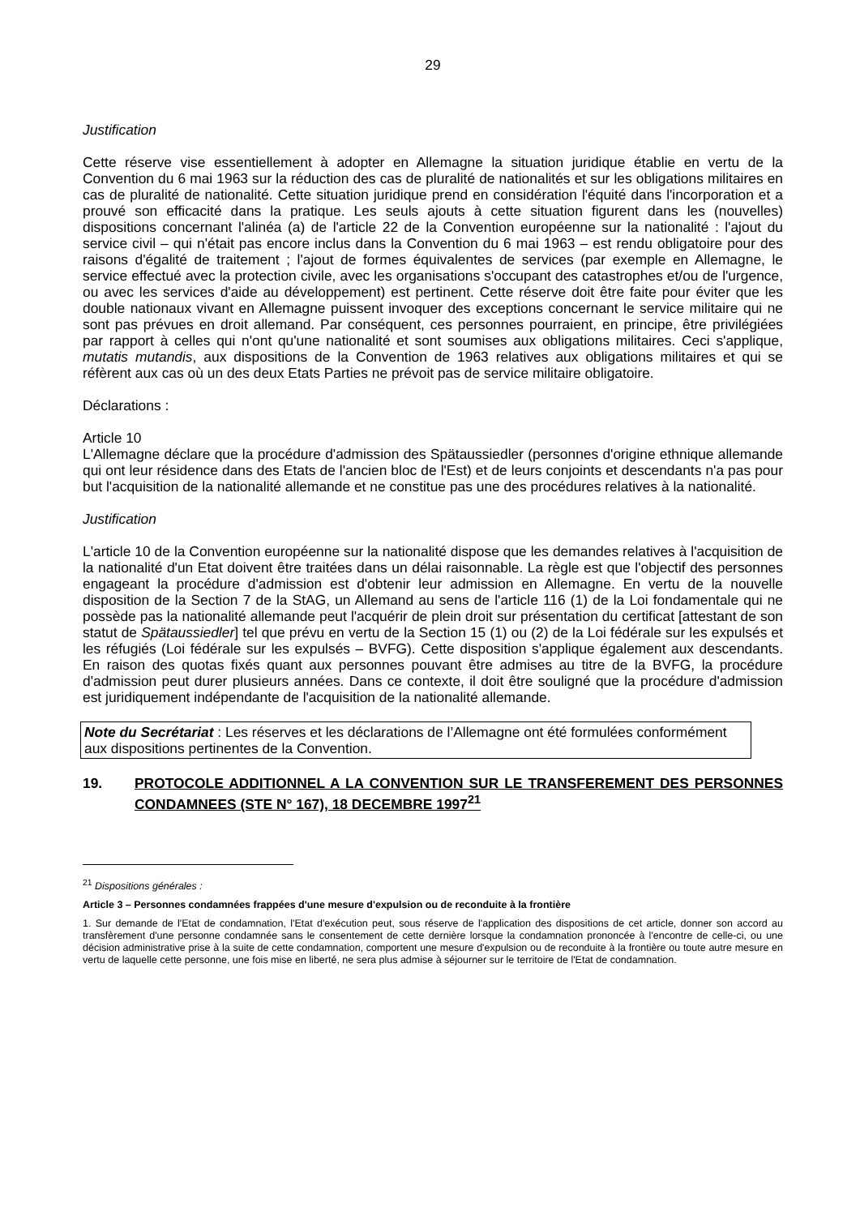29
Justification
Cette réserve vise essentiellement à adopter en Allemagne la situation juridique établie en vertu de la Convention du 6 mai 1963 sur la réduction des cas de pluralité de nationalités et sur les obligations militaires en cas de pluralité de nationalité. Cette situation juridique prend en considération l'équité dans l'incorporation et a prouvé son efficacité dans la pratique. Les seuls ajouts à cette situation figurent dans les (nouvelles) dispositions concernant l'alinéa (a) de l'article 22 de la Convention européenne sur la nationalité : l'ajout du service civil – qui n'était pas encore inclus dans la Convention du 6 mai 1963 – est rendu obligatoire pour des raisons d'égalité de traitement ; l'ajout de formes équivalentes de services (par exemple en Allemagne, le service effectué avec la protection civile, avec les organisations s'occupant des catastrophes et/ou de l'urgence, ou avec les services d'aide au développement) est pertinent. Cette réserve doit être faite pour éviter que les double nationaux vivant en Allemagne puissent invoquer des exceptions concernant le service militaire qui ne sont pas prévues en droit allemand. Par conséquent, ces personnes pourraient, en principe, être privilégiées par rapport à celles qui n'ont qu'une nationalité et sont soumises aux obligations militaires. Ceci s'applique, mutatis mutandis, aux dispositions de la Convention de 1963 relatives aux obligations militaires et qui se réfèrent aux cas où un des deux Etats Parties ne prévoit pas de service militaire obligatoire.
Déclarations :
Article 10
L'Allemagne déclare que la procédure d'admission des Spätaussiedler (personnes d'origine ethnique allemande qui ont leur résidence dans des Etats de l'ancien bloc de l'Est) et de leurs conjoints et descendants n'a pas pour but l'acquisition de la nationalité allemande et ne constitue pas une des procédures relatives à la nationalité.
Justification
L'article 10 de la Convention européenne sur la nationalité dispose que les demandes relatives à l'acquisition de la nationalité d'un Etat doivent être traitées dans un délai raisonnable. La règle est que l'objectif des personnes engageant la procédure d'admission est d'obtenir leur admission en Allemagne. En vertu de la nouvelle disposition de la Section 7 de la StAG, un Allemand au sens de l'article 116 (1) de la Loi fondamentale qui ne possède pas la nationalité allemande peut l'acquérir de plein droit sur présentation du certificat [attestant de son statut de Spätaussiedler] tel que prévu en vertu de la Section 15 (1) ou (2) de la Loi fédérale sur les expulsés et les réfugiés (Loi fédérale sur les expulsés – BVFG). Cette disposition s'applique également aux descendants. En raison des quotas fixés quant aux personnes pouvant être admises au titre de la BVFG, la procédure d'admission peut durer plusieurs années. Dans ce contexte, il doit être souligné que la procédure d'admission est juridiquement indépendante de l'acquisition de la nationalité allemande.
Note du Secrétariat : Les réserves et les déclarations de l’Allemagne ont été formulées conformément aux dispositions pertinentes de la Convention.
19. PROTOCOLE ADDITIONNEL A LA CONVENTION SUR LE TRANSFEREMENT DES PERSONNES CONDAMNEES (STE N° 167), 18 DECEMBRE 1997<sup>21</sup>
<sup>21</sup> Dispositions générales :
Article 3 – Personnes condamnées frappées d'une mesure d'expulsion ou de reconduite à la frontière
1. Sur demande de l'Etat de condamnation, l'Etat d'exécution peut, sous réserve de l'application des dispositions de cet article, donner son accord au transfèrement d'une personne condamnée sans le consentement de cette dernière lorsque la condamnation prononcée à l'encontre de celle-ci, ou une décision administrative prise à la suite de cette condamnation, comportent une mesure d'expulsion ou de reconduite à la frontière ou toute autre mesure en vertu de laquelle cette personne, une fois mise en liberté, ne sera plus admise à séjourner sur le territoire de l'Etat de condamnation.